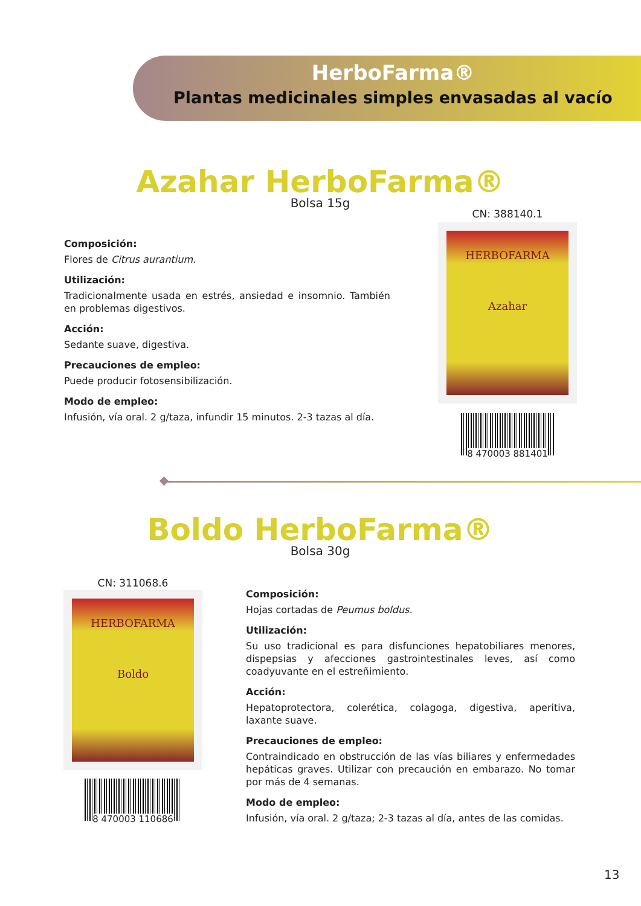HerboFarma®
Plantas medicinales simples envasadas al vacío
Azahar HerboFarma®
Bolsa 15g
CN: 388140.1
HERBOFARMA
Azahar
8 470003 881401
Composición:
Flores de Citrus aurantium.
Utilización:
Tradicionalmente usada en estrés, ansiedad e insomnio. También en problemas digestivos.
Acción:
Sedante suave, digestiva.
Precauciones de empleo:
Puede producir fotosensibilización.
Modo de empleo:
Infusión, vía oral. 2 g/taza, infundir 15 minutos. 2-3 tazas al día.
Boldo HerboFarma®
Bolsa 30g
CN: 311068.6
HERBOFARMA
Boldo
8 470003 110686
Composición:
Hojas cortadas de Peumus boldus.
Utilización:
Su uso tradicional es para disfunciones hepatobiliares menores, dispepsias y afecciones gastrointestinales leves, así como coadyuvante en el estreñimiento.
Acción:
Hepatoprotectora, colerética, colagoga, digestiva, aperitiva, laxante suave.
Precauciones de empleo:
Contraindicado en obstrucción de las vías biliares y enfermedades hepáticas graves. Utilizar con precaución en embarazo. No tomar por más de 4 semanas.
Modo de empleo:
Infusión, vía oral. 2 g/taza; 2-3 tazas al día, antes de las comidas.
13